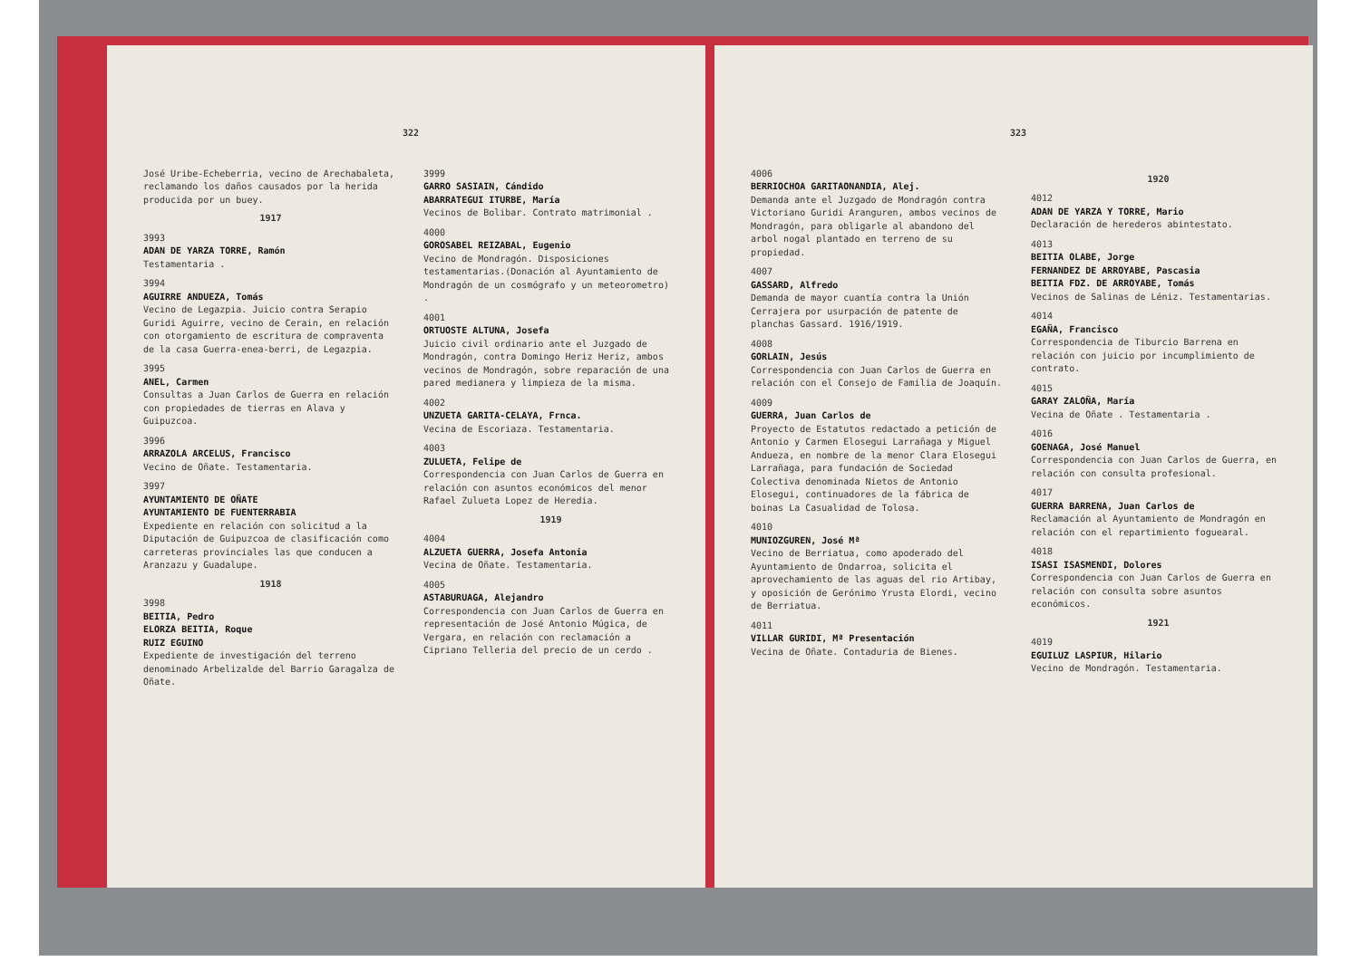322
José Uribe-Echeberria, vecino de Arechabaleta, reclamando los daños causados por la herida producida por un buey.
1917
3993
ADAN DE YARZA TORRE, Ramón
Testamentaria .
3994
AGUIRRE ANDUEZA, Tomás
Vecino de Legazpia. Juicio contra Serapio Guridi Aguirre, vecino de Cerain, en relación con otorgamiento de escritura de compraventa de la casa Guerra-enea-berri, de Legazpia.
3995
ANEL, Carmen
Consultas a Juan Carlos de Guerra en relación con propiedades de tierras en Alava y Guipuzcoa.
3996
ARRAZOLA ARCELUS, Francisco
Vecino de Oñate. Testamentaria.
3997
AYUNTAMIENTO DE OÑATE
AYUNTAMIENTO DE FUENTERRABIA
Expediente en relación con solicitud a la Diputación de Guipuzcoa de clasificación como carreteras provinciales las que conducen a Aranzazu y Guadalupe.
1918
3998
BEITIA, Pedro
ELORZA BEITIA, Roque
RUIZ EGUINO
Expediente de investigación del terreno denominado Arbelizalde del Barrio Garagalza de Oñate.
3999
GARRO SASIAIN, Cándido
ABARRATEGUI ITURBE, María
Vecinos de Bolibar. Contrato matrimonial .
4000
GOROSABEL REIZABAL, Eugenio
Vecino de Mondragón. Disposiciones testamentarias.(Donación al Ayuntamiento de Mondragón de un cosmógrafo y un meteorometro) .
4001
ORTUOSTE ALTUNA, Josefa
Juicio civil ordinario ante el Juzgado de Mondragón, contra Domingo Heriz Heriz, ambos vecinos de Mondragón, sobre reparación de una pared medianera y limpieza de la misma.
4002
UNZUETA GARITA-CELAYA, Frnca.
Vecina de Escoriaza. Testamentaria.
4003
ZULUETA, Felipe de
Correspondencia con Juan Carlos de Guerra en relación con asuntos económicos del menor Rafael Zulueta Lopez de Heredia.
1919
4004
ALZUETA GUERRA, Josefa Antonia
Vecina de Oñate. Testamentaria.
4005
ASTABURUAGA, Alejandro
Correspondencia con Juan Carlos de Guerra en representación de José Antonio Múgica, de Vergara, en relación con reclamación a Cipriano Telleria del precio de un cerdo .
323
4006
BERRIOCHOA GARITAONANDIA, Alej.
Demanda ante el Juzgado de Mondragón contra Victoriano Guridi Aranguren, ambos vecinos de Mondragón, para obligarle al abandono del arbol nogal plantado en terreno de su propiedad.
4007
GASSARD, Alfredo
Demanda de mayor cuantía contra la Unión Cerrajera por usurpación de patente de planchas Gassard. 1916/1919.
4008
GORLAIN, Jesús
Correspondencia con Juan Carlos de Guerra en relación con el Consejo de Familia de Joaquín.
4009
GUERRA, Juan Carlos de
Proyecto de Estatutos redactado a petición de Antonio y Carmen Elosegui Larrañaga y Miguel Andueza, en nombre de la menor Clara Elosegui Larrañaga, para fundación de Sociedad Colectiva denominada Nietos de Antonio Elosegui, continuadores de la fábrica de boinas La Casualidad de Tolosa.
4010
MUNIOZGUREN, José Mª
Vecino de Berriatua, como apoderado del Ayuntamiento de Ondarroa, solicita el aprovechamiento de las aguas del rio Artibay, y oposición de Gerónimo Yrusta Elordi, vecino de Berriatua.
4011
VILLAR GURIDI, Mª Presentación
Vecina de Oñate. Contaduria de Bienes.
1920
4012
ADAN DE YARZA Y TORRE, Mario
Declaración de herederos abintestato.
4013
BEITIA OLABE, Jorge
FERNANDEZ DE ARROYABE, Pascasia
BEITIA FDZ. DE ARROYABE, Tomás
Vecinos de Salinas de Léniz. Testamentarias.
4014
EGAÑA, Francisco
Correspondencia de Tiburcio Barrena en relación con juicio por incumplimiento de contrato.
4015
GARAY ZALOÑA, María
Vecina de Oñate . Testamentaria .
4016
GOENAGA, José Manuel
Correspondencia con Juan Carlos de Guerra, en relación con consulta profesional.
4017
GUERRA BARRENA, Juan Carlos de
Reclamación al Ayuntamiento de Mondragón en relación con el repartimiento foguearal.
4018
ISASI ISASMENDI, Dolores
Correspondencia con Juan Carlos de Guerra en relación con consulta sobre asuntos económicos.
1921
4019
EGUILUZ LASPIUR, Hilario
Vecino de Mondragón. Testamentaria.